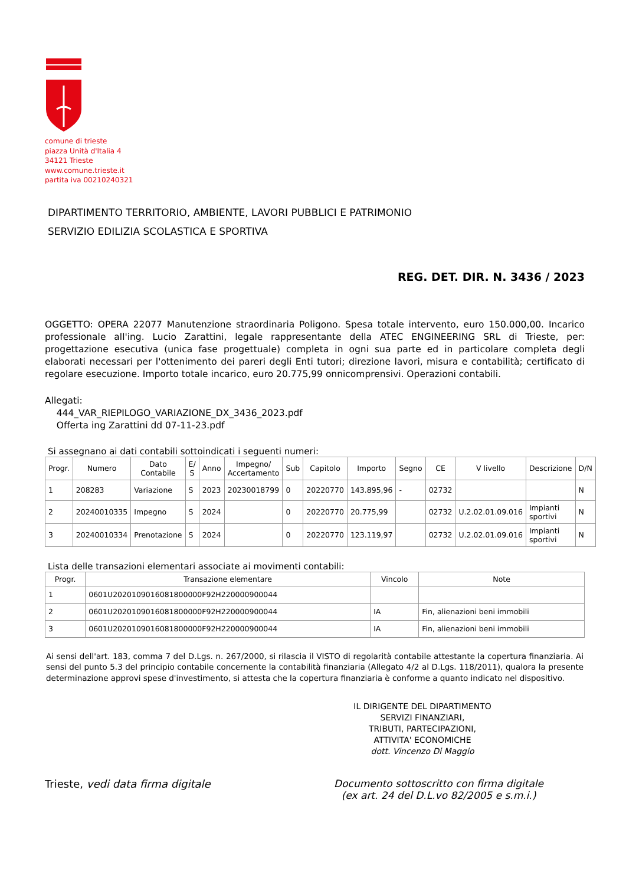comune di trieste
piazza Unità d'Italia 4
34121 Trieste
www.comune.trieste.it
partita iva 00210240321
DIPARTIMENTO TERRITORIO, AMBIENTE, LAVORI PUBBLICI E PATRIMONIO
SERVIZIO EDILIZIA SCOLASTICA E SPORTIVA
REG. DET. DIR. N. 3436 / 2023
OGGETTO: OPERA 22077 Manutenzione straordinaria Poligono. Spesa totale intervento, euro 150.000,00. Incarico professionale all'ing. Lucio Zarattini, legale rappresentante della ATEC ENGINEERING SRL di Trieste, per: progettazione esecutiva (unica fase progettuale) completa in ogni sua parte ed in particolare completa degli elaborati necessari per l'ottenimento dei pareri degli Enti tutori; direzione lavori, misura e contabilità; certificato di regolare esecuzione. Importo totale incarico, euro 20.775,99 onnicomprensivi. Operazioni contabili.
Allegati:
444_VAR_RIEPILOGO_VARIAZIONE_DX_3436_2023.pdf
Offerta ing Zarattini dd 07-11-23.pdf
Si assegnano ai dati contabili sottoindicati i seguenti numeri:
| Progr. | Numero | Dato Contabile | E/ S | Anno | Impegno/ Accertamento | Sub | Capitolo | Importo | Segno | CE | V livello | Descrizione | D/N |
| --- | --- | --- | --- | --- | --- | --- | --- | --- | --- | --- | --- | --- | --- |
| 1 | 208283 | Variazione | S | 2023 | 20230018799 | 0 | 20220770 | 143.895,96 | - | 02732 | | | N |
| 2 | 20240010335 | Impegno | S | 2024 | | 0 | 20220770 | 20.775,99 | | 02732 | U.2.02.01.09.016 | Impianti sportivi | N |
| 3 | 20240010334 | Prenotazione | S | 2024 | | 0 | 20220770 | 123.119,97 | | 02732 | U.2.02.01.09.016 | Impianti sportivi | N |
Lista delle transazioni elementari associate ai movimenti contabili:
| Progr. | Transazione elementare | Vincolo | Note |
| --- | --- | --- | --- |
| 1 | 0601U2020109016081800000F92H220000900044 | | |
| 2 | 0601U2020109016081800000F92H220000900044 | IA | Fin, alienazioni beni immobili |
| 3 | 0601U2020109016081800000F92H220000900044 | IA | Fin, alienazioni beni immobili |
Ai sensi dell'art. 183, comma 7 del D.Lgs. n. 267/2000, si rilascia il VISTO di regolarità contabile attestante la copertura finanziaria. Ai sensi del punto 5.3 del principio contabile concernente la contabilità finanziaria (Allegato 4/2 al D.Lgs. 118/2011), qualora la presente determinazione approvi spese d'investimento, si attesta che la copertura finanziaria è conforme a quanto indicato nel dispositivo.
IL DIRIGENTE DEL DIPARTIMENTO
SERVIZI FINANZIARI,
TRIBUTI, PARTECIPAZIONI,
ATTIVITA' ECONOMICHE
dott. Vincenzo Di Maggio
Trieste, vedi data firma digitale
Documento sottoscritto con firma digitale
(ex art. 24 del D.L.vo 82/2005 e s.m.i.)